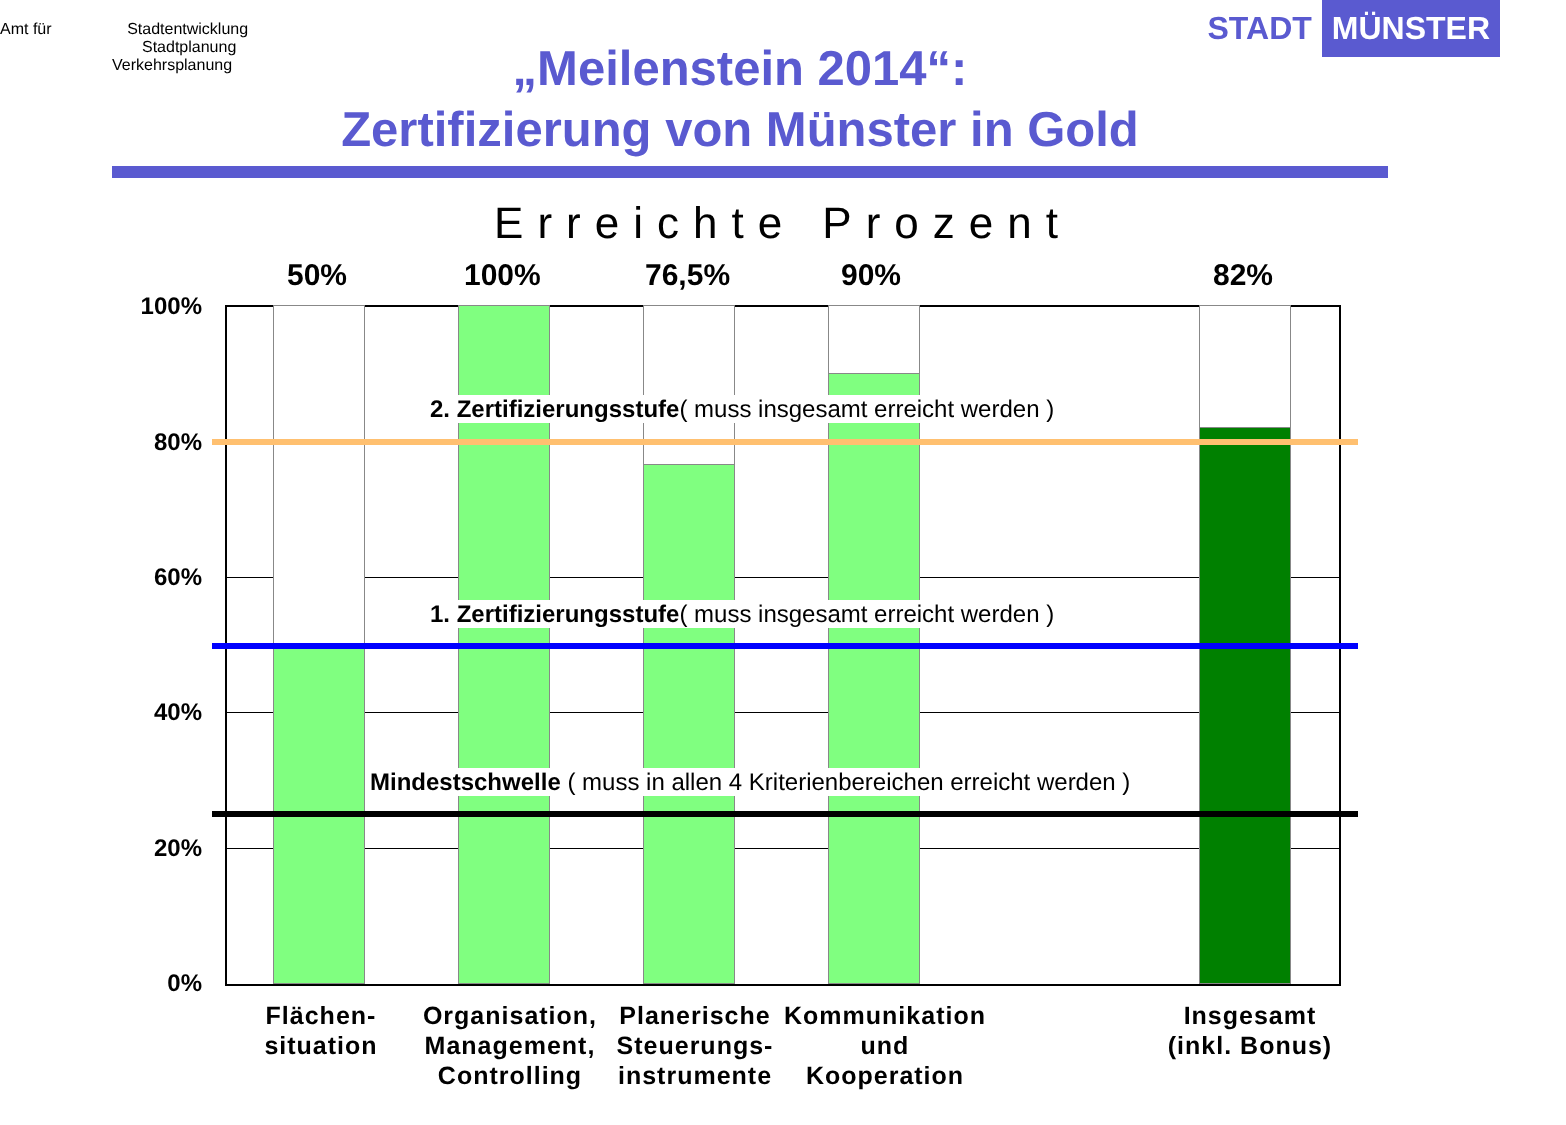Amt für Stadtentwicklung
Stadtplanung
Verkehrsplanung
STADT MÜNSTER
„Meilenstein 2014“:
Zertifizierung von Münster in Gold
Erreichte Prozent
50% 100% 76,5% 90% 82%
100%
80%
60%
40%
20%
0%
2. Zertifizierungsstufe( muss insgesamt erreicht werden )
1. Zertifizierungsstufe( muss insgesamt erreicht werden )
Mindestschwelle ( muss in allen 4 Kriterienbereichen erreicht werden )
Flächen-
situation
Organisation,
Management,
Controlling
Planerische
Steuerungs-
instrumente
Kommunikation
und
Kooperation
Insgesamt
(inkl. Bonus)